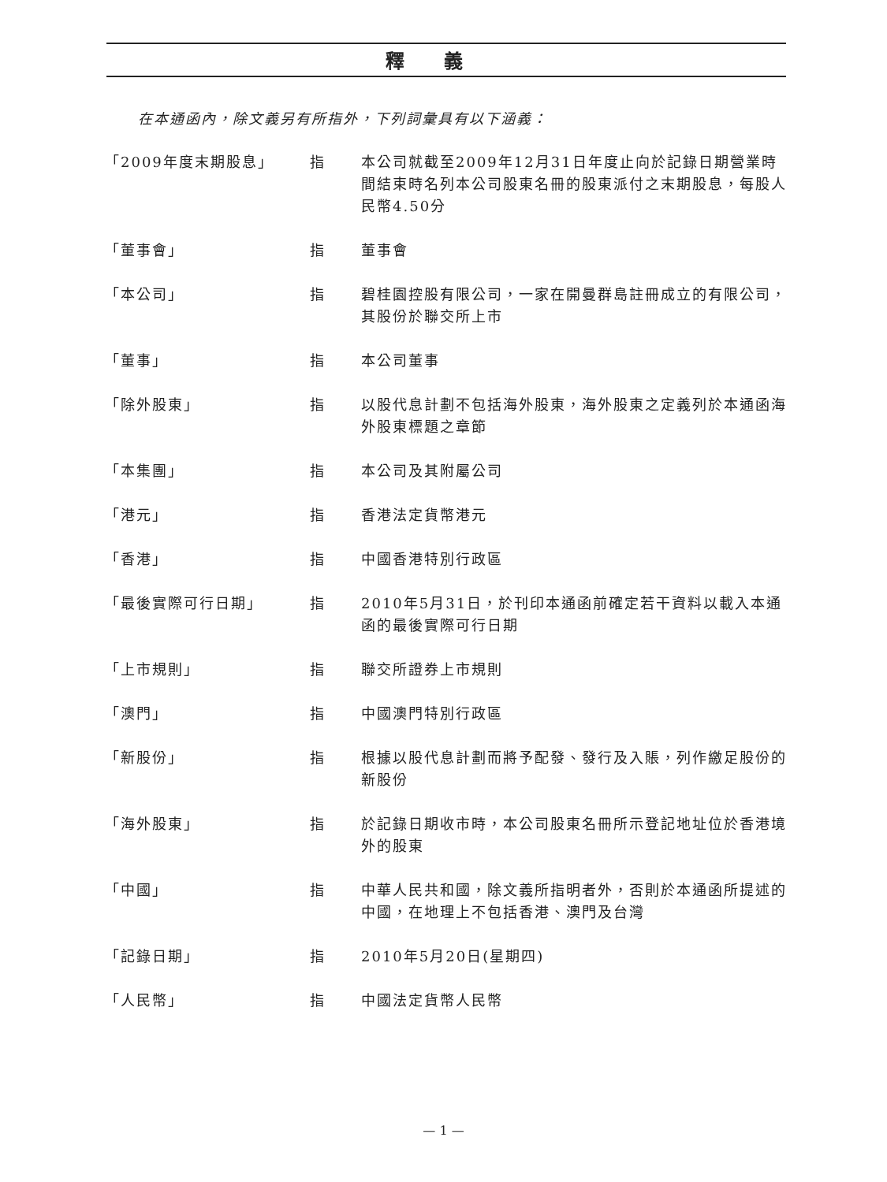釋義
在本通函內，除文義另有所指外，下列詞彙具有以下涵義：
| 「2009年度末期股息」 | 指 | 本公司就截至2009年12月31日年度止向於記錄日期營業時間結束時名列本公司股東名冊的股東派付之末期股息，每股人民幣4.50分 |
| 「董事會」 | 指 | 董事會 |
| 「本公司」 | 指 | 碧桂園控股有限公司，一家在開曼群島註冊成立的有限公司，其股份於聯交所上市 |
| 「董事」 | 指 | 本公司董事 |
| 「除外股東」 | 指 | 以股代息計劃不包括海外股東，海外股東之定義列於本通函海外股東標題之章節 |
| 「本集團」 | 指 | 本公司及其附屬公司 |
| 「港元」 | 指 | 香港法定貨幣港元 |
| 「香港」 | 指 | 中國香港特別行政區 |
| 「最後實際可行日期」 | 指 | 2010年5月31日，於刊印本通函前確定若干資料以載入本通函的最後實際可行日期 |
| 「上市規則」 | 指 | 聯交所證券上市規則 |
| 「澳門」 | 指 | 中國澳門特別行政區 |
| 「新股份」 | 指 | 根據以股代息計劃而將予配發、發行及入賬，列作繳足股份的新股份 |
| 「海外股東」 | 指 | 於記錄日期收市時，本公司股東名冊所示登記地址位於香港境外的股東 |
| 「中國」 | 指 | 中華人民共和國，除文義所指明者外，否則於本通函所提述的中國，在地理上不包括香港、澳門及台灣 |
| 「記錄日期」 | 指 | 2010年5月20日(星期四) |
| 「人民幣」 | 指 | 中國法定貨幣人民幣 |
— 1 —